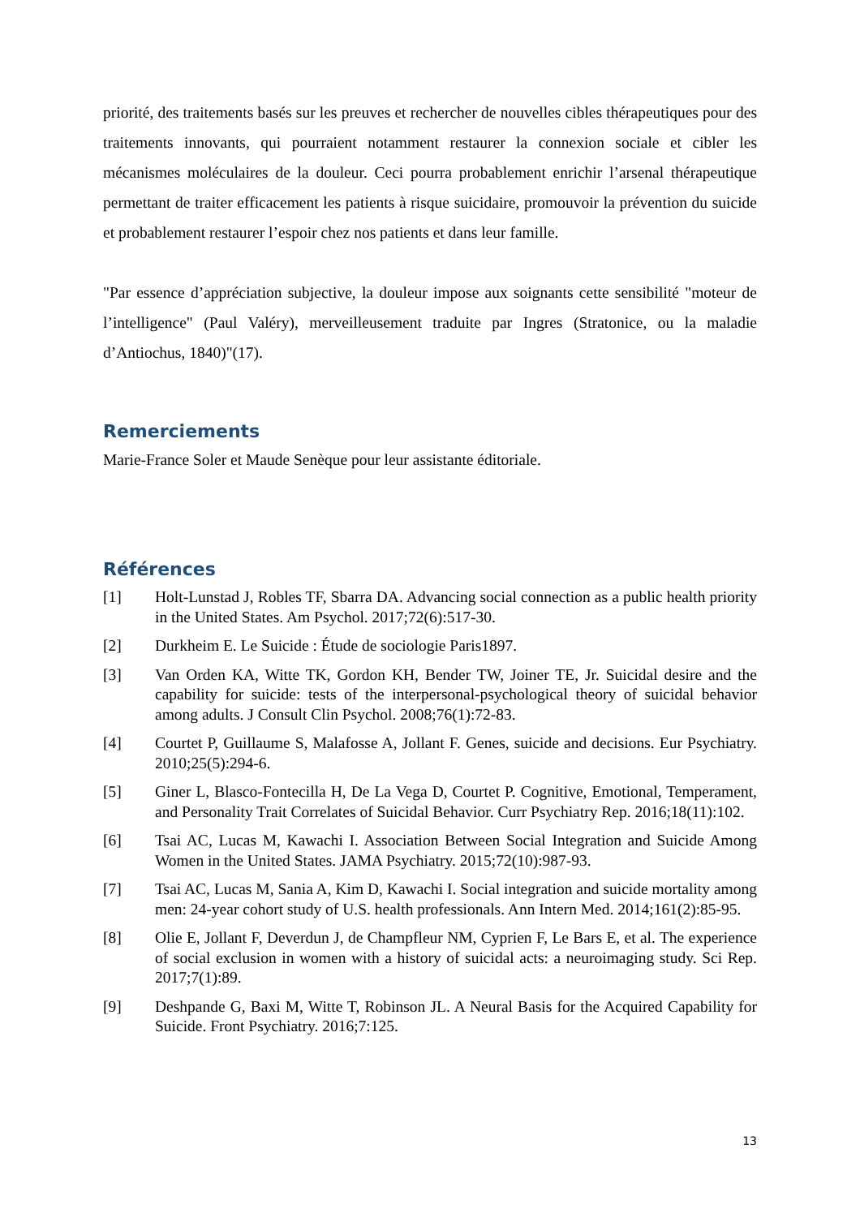priorité, des traitements basés sur les preuves et rechercher de nouvelles cibles thérapeutiques pour des traitements innovants, qui pourraient notamment restaurer la connexion sociale et cibler les mécanismes moléculaires de la douleur. Ceci pourra probablement enrichir l’arsenal thérapeutique permettant de traiter efficacement les patients à risque suicidaire, promouvoir la prévention du suicide et probablement restaurer l’espoir chez nos patients et dans leur famille.
"Par essence d’appréciation subjective, la douleur impose aux soignants cette sensibilité "moteur de l’intelligence" (Paul Valéry), merveilleusement traduite par Ingres (Stratonice, ou la maladie d’Antiochus, 1840)"(17).
Remerciements
Marie-France Soler et Maude Senèque pour leur assistante éditoriale.
Références
[1] Holt-Lunstad J, Robles TF, Sbarra DA. Advancing social connection as a public health priority in the United States. Am Psychol. 2017;72(6):517-30.
[2] Durkheim E. Le Suicide : Étude de sociologie Paris1897.
[3] Van Orden KA, Witte TK, Gordon KH, Bender TW, Joiner TE, Jr. Suicidal desire and the capability for suicide: tests of the interpersonal-psychological theory of suicidal behavior among adults. J Consult Clin Psychol. 2008;76(1):72-83.
[4] Courtet P, Guillaume S, Malafosse A, Jollant F. Genes, suicide and decisions. Eur Psychiatry. 2010;25(5):294-6.
[5] Giner L, Blasco-Fontecilla H, De La Vega D, Courtet P. Cognitive, Emotional, Temperament, and Personality Trait Correlates of Suicidal Behavior. Curr Psychiatry Rep. 2016;18(11):102.
[6] Tsai AC, Lucas M, Kawachi I. Association Between Social Integration and Suicide Among Women in the United States. JAMA Psychiatry. 2015;72(10):987-93.
[7] Tsai AC, Lucas M, Sania A, Kim D, Kawachi I. Social integration and suicide mortality among men: 24-year cohort study of U.S. health professionals. Ann Intern Med. 2014;161(2):85-95.
[8] Olie E, Jollant F, Deverdun J, de Champfleur NM, Cyprien F, Le Bars E, et al. The experience of social exclusion in women with a history of suicidal acts: a neuroimaging study. Sci Rep. 2017;7(1):89.
[9] Deshpande G, Baxi M, Witte T, Robinson JL. A Neural Basis for the Acquired Capability for Suicide. Front Psychiatry. 2016;7:125.
13